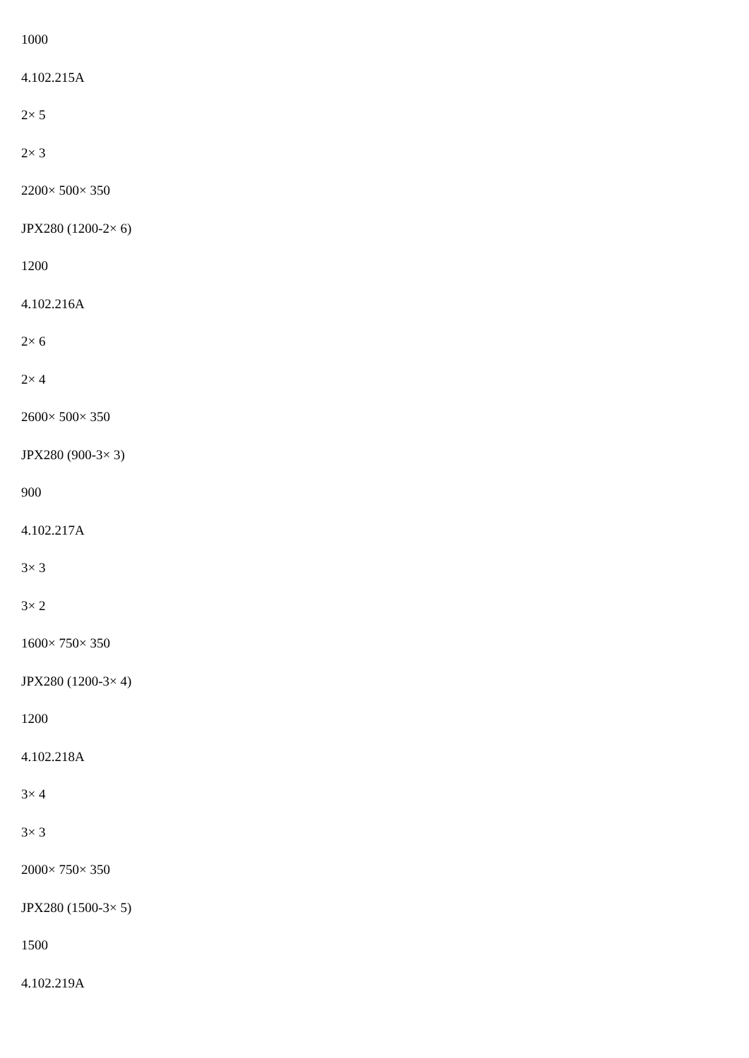1000
4.102.215A
2× 5
2× 3
2200× 500× 350
JPX280 (1200-2× 6)
1200
4.102.216A
2× 6
2× 4
2600× 500× 350
JPX280 (900-3× 3)
900
4.102.217A
3× 3
3× 2
1600× 750× 350
JPX280 (1200-3× 4)
1200
4.102.218A
3× 4
3× 3
2000× 750× 350
JPX280 (1500-3× 5)
1500
4.102.219A